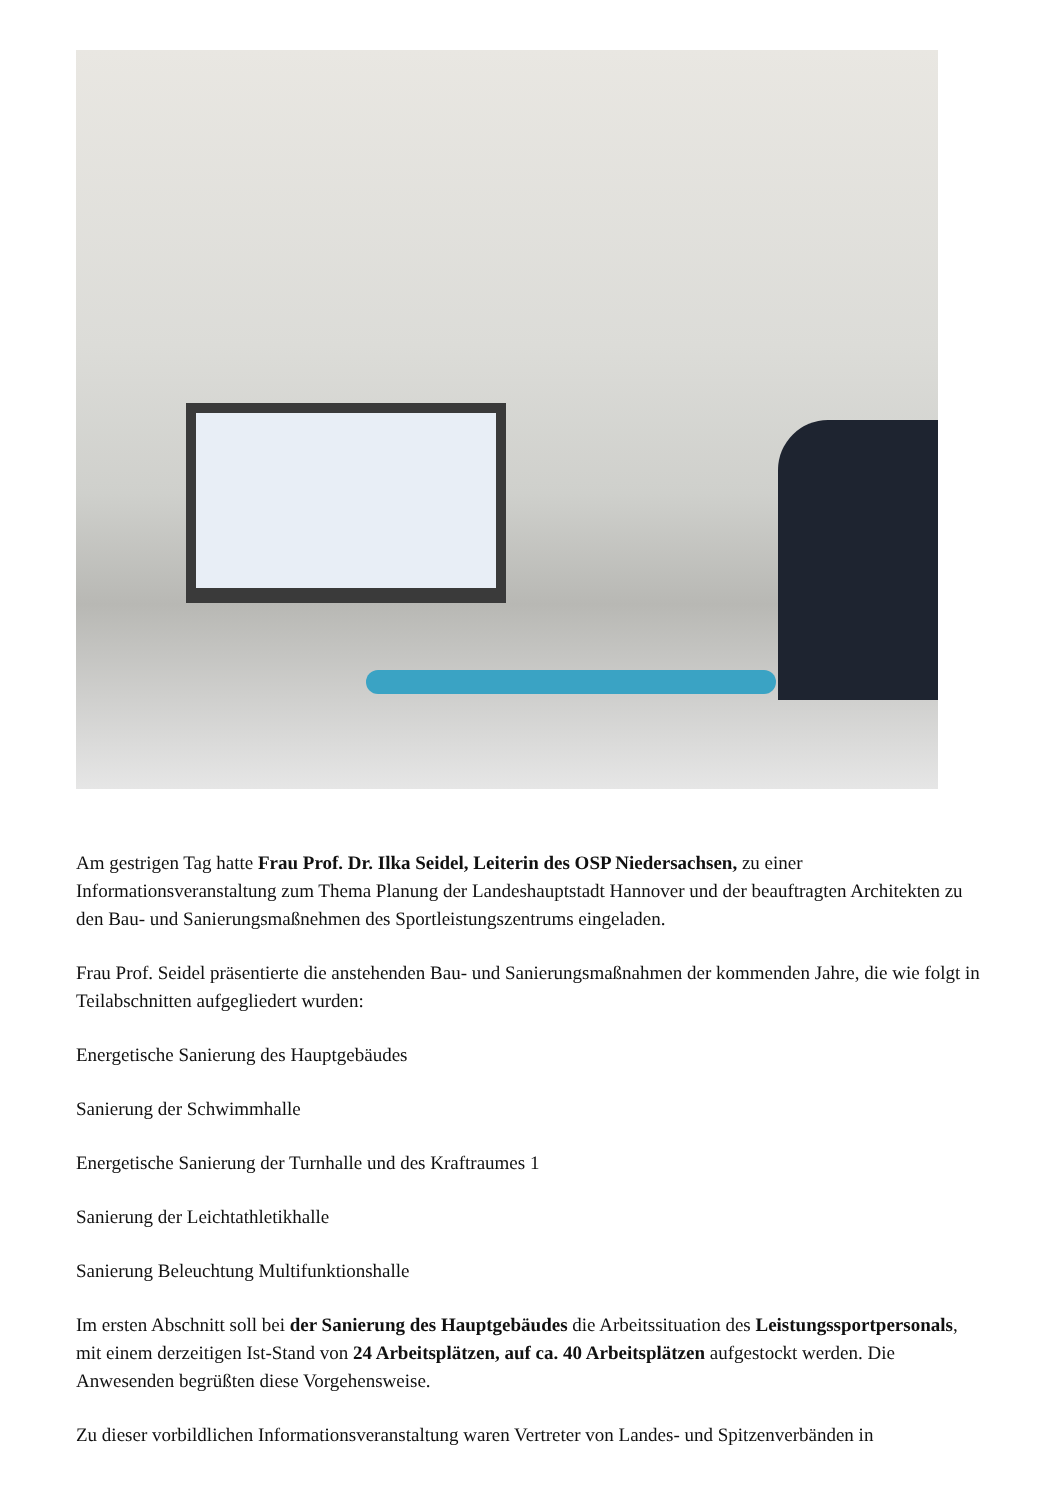Am gestrigen Tag hatte Frau Prof. Dr. Ilka Seidel, Leiterin des OSP Niedersachsen, zu einer Informationsveranstaltung zum Thema Planung der Landeshauptstadt Hannover und der beauftragten Architekten zu den Bau- und Sanierungsmaßnehmen des Sportleistungszentrums eingeladen.
Frau Prof. Seidel präsentierte die anstehenden Bau- und Sanierungsmaßnahmen der kommenden Jahre, die wie folgt in Teilabschnitten aufgegliedert wurden:
Energetische Sanierung des Hauptgebäudes
Sanierung der Schwimmhalle
Energetische Sanierung der Turnhalle und des Kraftraumes 1
Sanierung der Leichtathletikhalle
Sanierung Beleuchtung Multifunktionshalle
Im ersten Abschnitt soll bei der Sanierung des Hauptgebäudes die Arbeitssituation des Leistungssportpersonals, mit einem derzeitigen Ist-Stand von 24 Arbeitsplätzen, auf ca. 40 Arbeitsplätzen aufgestockt werden. Die Anwesenden begrüßten diese Vorgehensweise.
Zu dieser vorbildlichen Informationsveranstaltung waren Vertreter von Landes- und Spitzenverbänden in